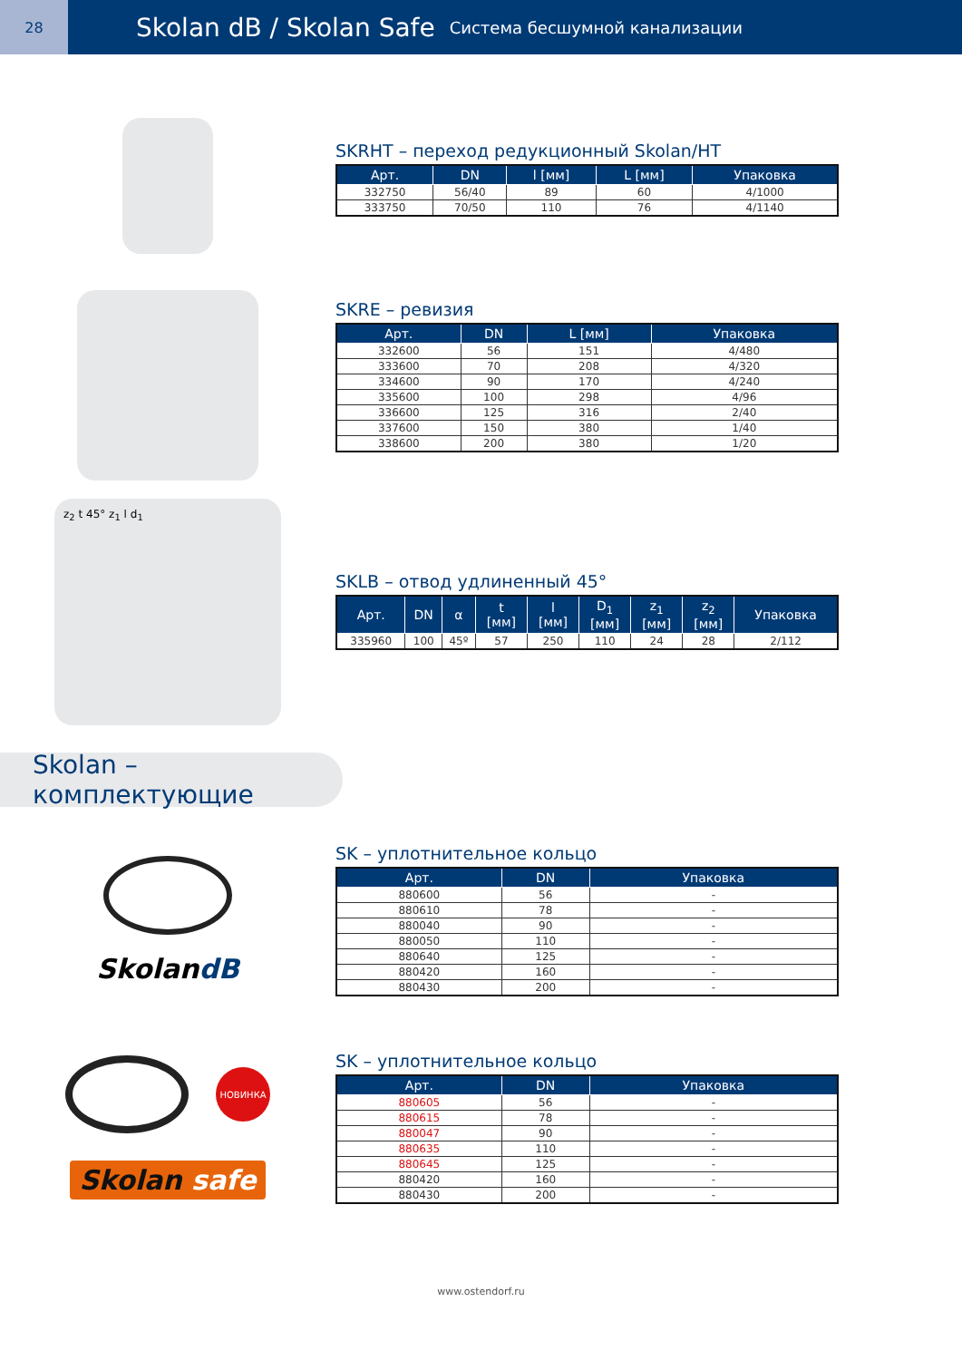28
Skolan dB / Skolan Safe Система бесшумной канализации
SKRHT – переход редукционный Skolan/HT
| Арт. | DN | l [мм] | L [мм] | Упаковка |
| --- | --- | --- | --- | --- |
| 332750 | 56/40 | 89 | 60 | 4/1000 |
| 333750 | 70/50 | 110 | 76 | 4/1140 |
SKRE – ревизия
| Арт. | DN | L [мм] | Упаковка |
| --- | --- | --- | --- |
| 332600 | 56 | 151 | 4/480 |
| 333600 | 70 | 208 | 4/320 |
| 334600 | 90 | 170 | 4/240 |
| 335600 | 100 | 298 | 4/96 |
| 336600 | 125 | 316 | 2/40 |
| 337600 | 150 | 380 | 1/40 |
| 338600 | 200 | 380 | 1/20 |
z<sub>2</sub> t 45° z<sub>1</sub> l d<sub>1</sub>
SKLB – отвод удлиненный 45°
| Арт. | DN | α | t [мм] | l [мм] | D<sub>1</sub> [мм] | z<sub>1</sub> [мм] | z<sub>2</sub> [мм] | Упаковка |
| --- | --- | --- | --- | --- | --- | --- | --- | --- |
| 335960 | 100 | 45º | 57 | 250 | 110 | 24 | 28 | 2/112 |
Skolan – комплектующие
SkolandB
SK – уплотнительное кольцо
| Арт. | DN | Упаковка |
| --- | --- | --- |
| 880600 | 56 | - |
| 880610 | 78 | - |
| 880040 | 90 | - |
| 880050 | 110 | - |
| 880640 | 125 | - |
| 880420 | 160 | - |
| 880430 | 200 | - |
НОВИНКА
Skolan safe
SK – уплотнительное кольцо
| Арт. | DN | Упаковка |
| --- | --- | --- |
| 880605 | 56 | - |
| 880615 | 78 | - |
| 880047 | 90 | - |
| 880635 | 110 | - |
| 880645 | 125 | - |
| 880420 | 160 | - |
| 880430 | 200 | - |
www.ostendorf.ru